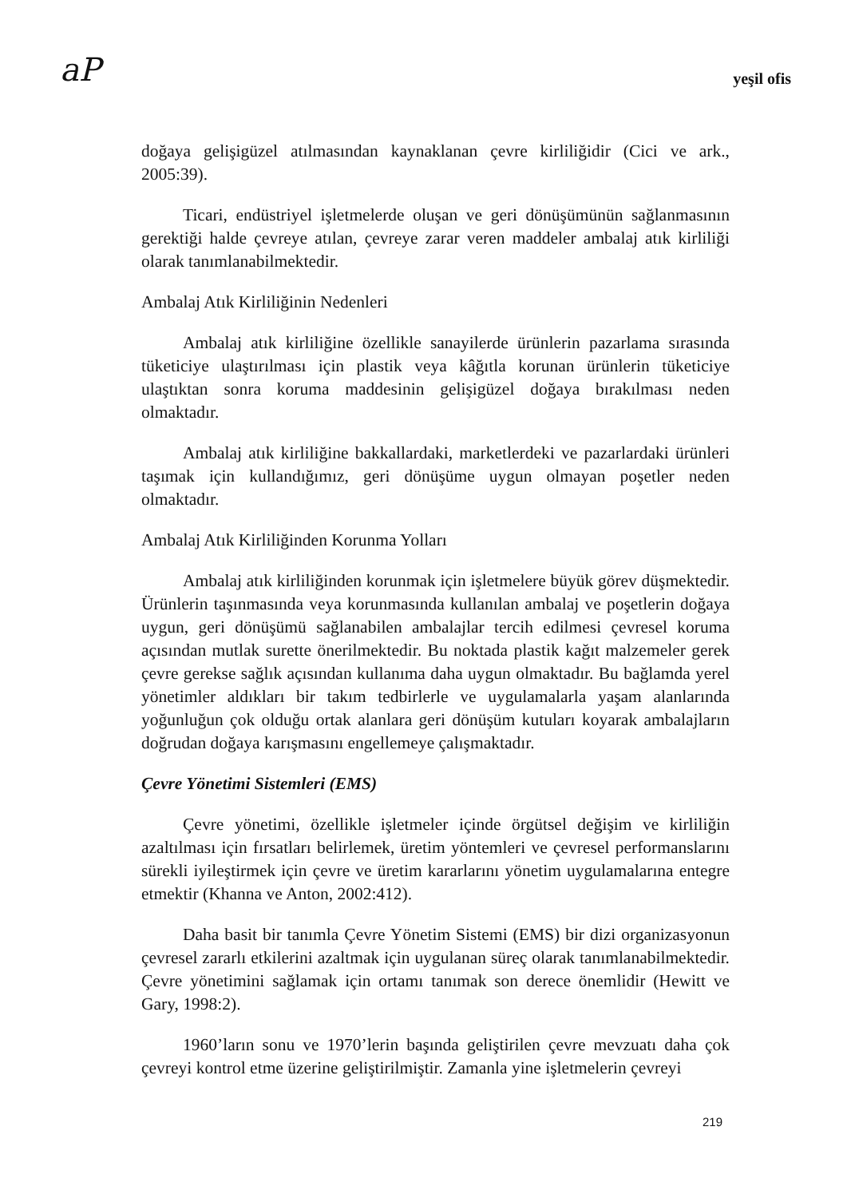aP yeşil ofis
doğaya gelişigüzel atılmasından kaynaklanan çevre kirliliğidir (Cici ve ark., 2005:39).
Ticari, endüstriyel işletmelerde oluşan ve geri dönüşümünün sağlanmasının gerektiği halde çevreye atılan, çevreye zarar veren maddeler ambalaj atık kirliliği olarak tanımlanabilmektedir.
Ambalaj Atık Kirliliğinin Nedenleri
Ambalaj atık kirliliğine özellikle sanayilerde ürünlerin pazarlama sırasında tüketiciye ulaştırılması için plastik veya kâğıtla korunan ürünlerin tüketiciye ulaştıktan sonra koruma maddesinin gelişigüzel doğaya bırakılması neden olmaktadır.
Ambalaj atık kirliliğine bakkallardaki, marketlerdeki ve pazarlardaki ürünleri taşımak için kullandığımız, geri dönüşüme uygun olmayan poşetler neden olmaktadır.
Ambalaj Atık Kirliliğinden Korunma Yolları
Ambalaj atık kirliliğinden korunmak için işletmelere büyük görev düşmektedir. Ürünlerin taşınmasında veya korunmasında kullanılan ambalaj ve poşetlerin doğaya uygun, geri dönüşümü sağlanabilen ambalajlar tercih edilmesi çevresel koruma açısından mutlak surette önerilmektedir. Bu noktada plastik kağıt malzemeler gerek çevre gerekse sağlık açısından kullanıma daha uygun olmaktadır. Bu bağlamda yerel yönetimler aldıkları bir takım tedbirlerle ve uygulamalarla yaşam alanlarında yoğunluğun çok olduğu ortak alanlara geri dönüşüm kutuları koyarak ambalajların doğrudan doğaya karışmasını engellemeye çalışmaktadır.
Çevre Yönetimi Sistemleri (EMS)
Çevre yönetimi, özellikle işletmeler içinde örgütsel değişim ve kirliliğin azaltılması için fırsatları belirlemek, üretim yöntemleri ve çevresel performanslarını sürekli iyileştirmek için çevre ve üretim kararlarını yönetim uygulamalarına entegre etmektir (Khanna ve Anton, 2002:412).
Daha basit bir tanımla Çevre Yönetim Sistemi (EMS) bir dizi organizasyonun çevresel zararlı etkilerini azaltmak için uygulanan süreç olarak tanımlanabilmektedir. Çevre yönetimini sağlamak için ortamı tanımak son derece önemlidir (Hewitt ve Gary, 1998:2).
1960’ların sonu ve 1970’lerin başında geliştirilen çevre mevzuatı daha çok çevreyi kontrol etme üzerine geliştirilmiştir. Zamanla yine işletmelerin çevreyi
219